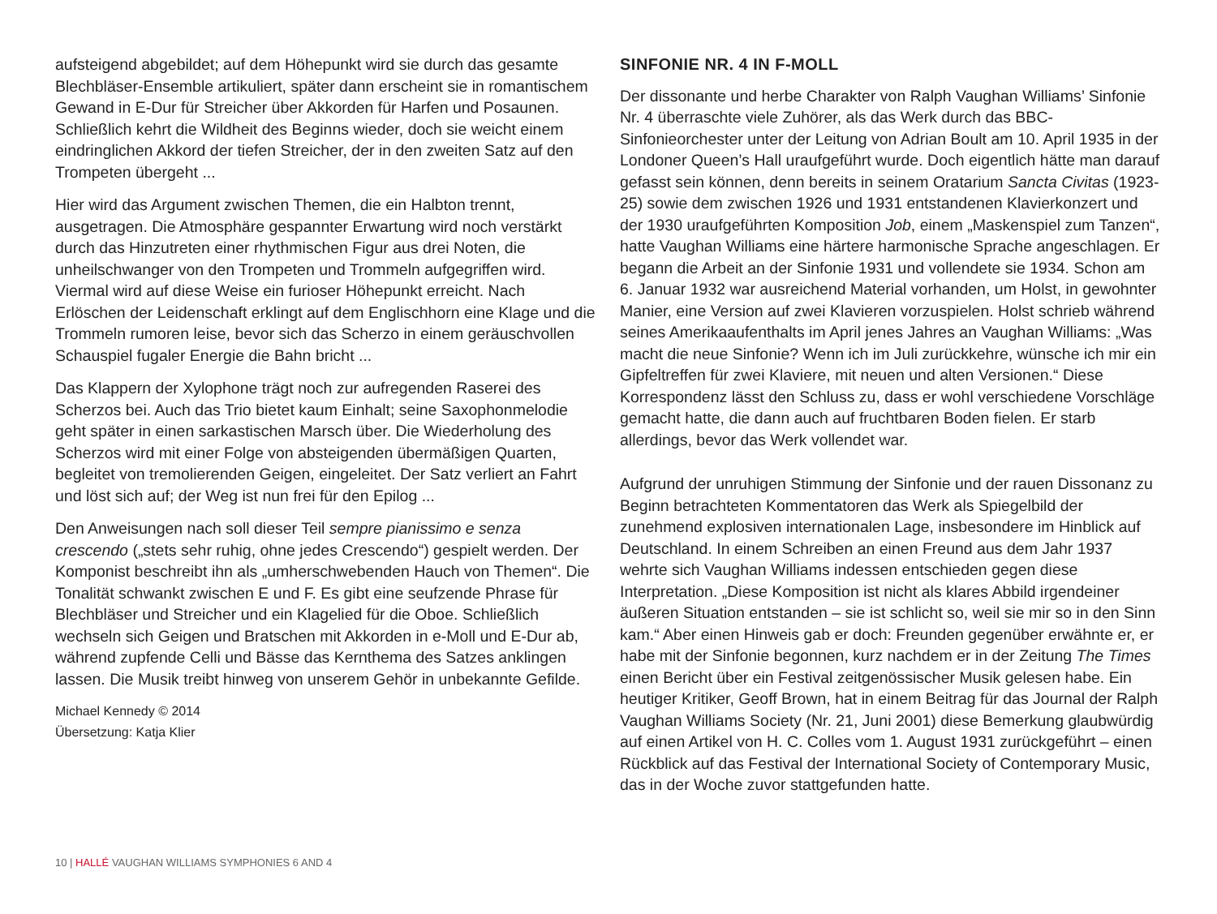aufsteigend abgebildet; auf dem Höhepunkt wird sie durch das gesamte Blechbläser-Ensemble artikuliert, später dann erscheint sie in romantischem Gewand in E-Dur für Streicher über Akkorden für Harfen und Posaunen. Schließlich kehrt die Wildheit des Beginns wieder, doch sie weicht einem eindringlichen Akkord der tiefen Streicher, der in den zweiten Satz auf den Trompeten übergeht ...
Hier wird das Argument zwischen Themen, die ein Halbton trennt, ausgetragen. Die Atmosphäre gespannter Erwartung wird noch verstärkt durch das Hinzutreten einer rhythmischen Figur aus drei Noten, die unheilschwanger von den Trompeten und Trommeln aufgegriffen wird. Viermal wird auf diese Weise ein furioser Höhepunkt erreicht. Nach Erlöschen der Leidenschaft erklingt auf dem Englischhorn eine Klage und die Trommeln rumoren leise, bevor sich das Scherzo in einem geräuschvollen Schauspiel fugaler Energie die Bahn bricht ...
Das Klappern der Xylophone trägt noch zur aufregenden Raserei des Scherzos bei. Auch das Trio bietet kaum Einhalt; seine Saxophonmelodie geht später in einen sarkastischen Marsch über. Die Wiederholung des Scherzos wird mit einer Folge von absteigenden übermäßigen Quarten, begleitet von tremolierenden Geigen, eingeleitet. Der Satz verliert an Fahrt und löst sich auf; der Weg ist nun frei für den Epilog ...
Den Anweisungen nach soll dieser Teil sempre pianissimo e senza crescendo („stets sehr ruhig, ohne jedes Crescendo“) gespielt werden. Der Komponist beschreibt ihn als „umherschwebenden Hauch von Themen“. Die Tonalität schwankt zwischen E und F. Es gibt eine seufzende Phrase für Blechbläser und Streicher und ein Klagelied für die Oboe. Schließlich wechseln sich Geigen und Bratschen mit Akkorden in e-Moll und E-Dur ab, während zupfende Celli und Bässe das Kernthema des Satzes anklingen lassen. Die Musik treibt hinweg von unserem Gehör in unbekannte Gefilde.
Michael Kennedy © 2014
Übersetzung: Katja Klier
SINFONIE NR. 4 IN F-MOLL
Der dissonante und herbe Charakter von Ralph Vaughan Williams’ Sinfonie Nr. 4 überraschte viele Zuhörer, als das Werk durch das BBC-Sinfonieorchester unter der Leitung von Adrian Boult am 10. April 1935 in der Londoner Queen’s Hall uraufgeführt wurde. Doch eigentlich hätte man darauf gefasst sein können, denn bereits in seinem Oratarium Sancta Civitas (1923-25) sowie dem zwischen 1926 und 1931 entstandenen Klavierkonzert und der 1930 uraufgeführten Komposition Job, einem „Maskenspiel zum Tanzen“, hatte Vaughan Williams eine härtere harmonische Sprache angeschlagen. Er begann die Arbeit an der Sinfonie 1931 und vollendete sie 1934. Schon am 6. Januar 1932 war ausreichend Material vorhanden, um Holst, in gewohnter Manier, eine Version auf zwei Klavieren vorzuspielen. Holst schrieb während seines Amerikaaufenthalts im April jenes Jahres an Vaughan Williams: „Was macht die neue Sinfonie? Wenn ich im Juli zurückkehre, wünsche ich mir ein Gipfeltreffen für zwei Klaviere, mit neuen und alten Versionen.“ Diese Korrespondenz lässt den Schluss zu, dass er wohl verschiedene Vorschläge gemacht hatte, die dann auch auf fruchtbaren Boden fielen. Er starb allerdings, bevor das Werk vollendet war.
Aufgrund der unruhigen Stimmung der Sinfonie und der rauen Dissonanz zu Beginn betrachteten Kommentatoren das Werk als Spiegelbild der zunehmend explosiven internationalen Lage, insbesondere im Hinblick auf Deutschland. In einem Schreiben an einen Freund aus dem Jahr 1937 wehrte sich Vaughan Williams indessen entschieden gegen diese Interpretation. „Diese Komposition ist nicht als klares Abbild irgendeiner äußeren Situation entstanden – sie ist schlicht so, weil sie mir so in den Sinn kam.“ Aber einen Hinweis gab er doch: Freunden gegenüber erwähnte er, er habe mit der Sinfonie begonnen, kurz nachdem er in der Zeitung The Times einen Bericht über ein Festival zeitgenössischer Musik gelesen habe. Ein heutiger Kritiker, Geoff Brown, hat in einem Beitrag für das Journal der Ralph Vaughan Williams Society (Nr. 21, Juni 2001) diese Bemerkung glaubwürdig auf einen Artikel von H. C. Colles vom 1. August 1931 zurückgeführt – einen Rückblick auf das Festival der International Society of Contemporary Music, das in der Woche zuvor stattgefunden hatte.
10 | HALLÉ VAUGHAN WILLIAMS SYMPHONIES 6 AND 4